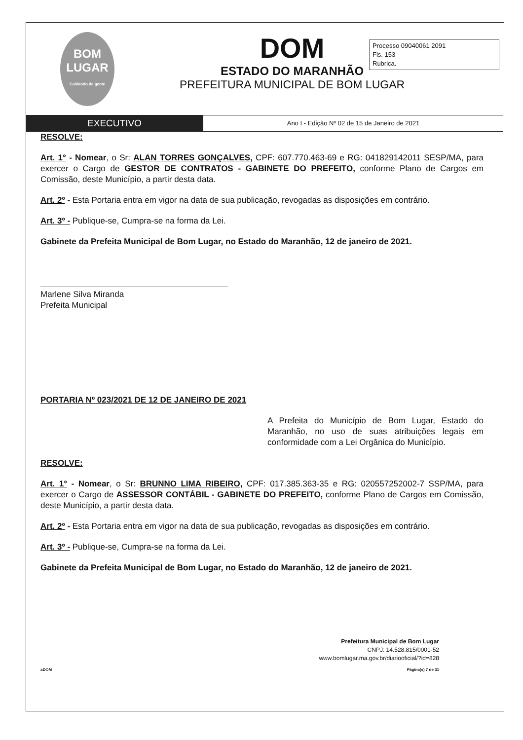BOM
LUGAR
Cuidando da gente
DOM
ESTADO DO MARANHÃO
PREFEITURA MUNICIPAL DE BOM LUGAR
Processo 09040061 2091
Fls. 153
Rubrica.
EXECUTIVO
Ano I - Edição Nº 02 de 15 de Janeiro de 2021
RESOLVE:
Art. 1° - Nomear, o Sr: ALAN TORRES GONÇALVES, CPF: 607.770.463-69 e RG: 041829142011 SESP/MA, para exercer o Cargo de GESTOR DE CONTRATOS - GABINETE DO PREFEITO, conforme Plano de Cargos em Comissão, deste Município, a partir desta data.
Art. 2º - Esta Portaria entra em vigor na data de sua publicação, revogadas as disposições em contrário.
Art. 3º - Publique-se, Cumpra-se na forma da Lei.
Gabinete da Prefeita Municipal de Bom Lugar, no Estado do Maranhão, 12 de janeiro de 2021.
Marlene Silva Miranda
Prefeita Municipal
PORTARIA Nº 023/2021 DE 12 DE JANEIRO DE 2021
A Prefeita do Município de Bom Lugar, Estado do Maranhão, no uso de suas atribuições legais em conformidade com a Lei Orgânica do Município.
RESOLVE:
Art. 1° - Nomear, o Sr: BRUNNO LIMA RIBEIRO, CPF: 017.385.363-35 e RG: 020557252002-7 SSP/MA, para exercer o Cargo de ASSESSOR CONTÁBIL - GABINETE DO PREFEITO, conforme Plano de Cargos em Comissão, deste Município, a partir desta data.
Art. 2º - Esta Portaria entra em vigor na data de sua publicação, revogadas as disposições em contrário.
Art. 3º - Publique-se, Cumpra-se na forma da Lei.
Gabinete da Prefeita Municipal de Bom Lugar, no Estado do Maranhão, 12 de janeiro de 2021.
Prefeitura Municipal de Bom Lugar
CNPJ: 14.528.815/0001-52
www.bomlugar.ma.gov.br/diariooficial/?id=828
aDOM Página(s) 7 de 31